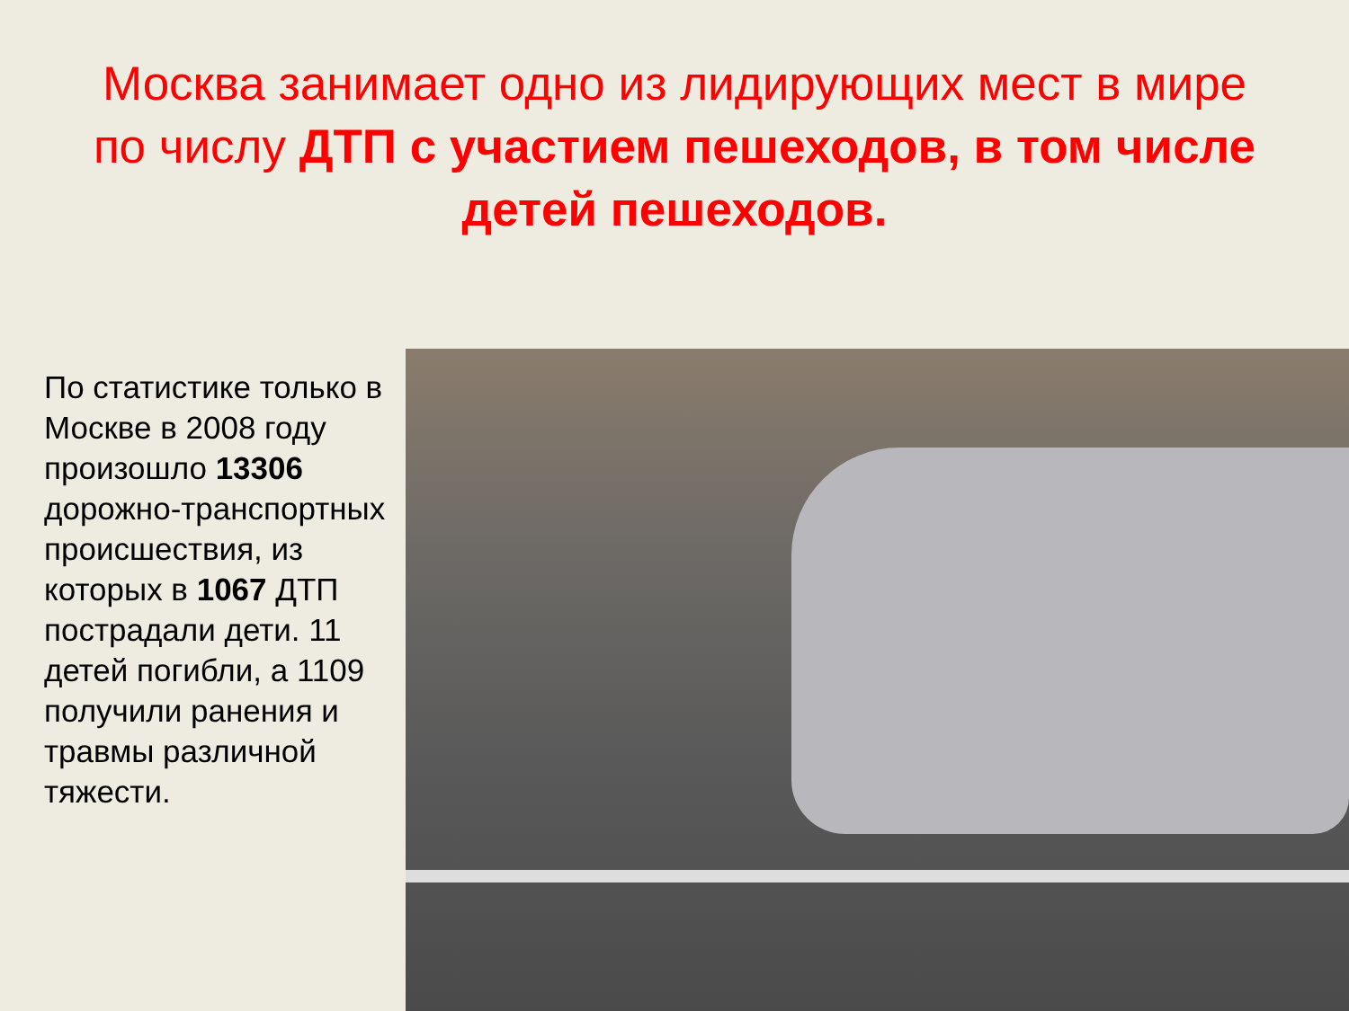Москва занимает одно из лидирующих мест в мире по числу ДТП с участием пешеходов, в том числе детей пешеходов.
По статистике только в Москве в 2008 году произошло 13306 дорожно-транспортных происшествия, из которых в 1067 ДТП пострадали дети. 11 детей погибли, а 1109 получили ранения и травмы различной тяжести.